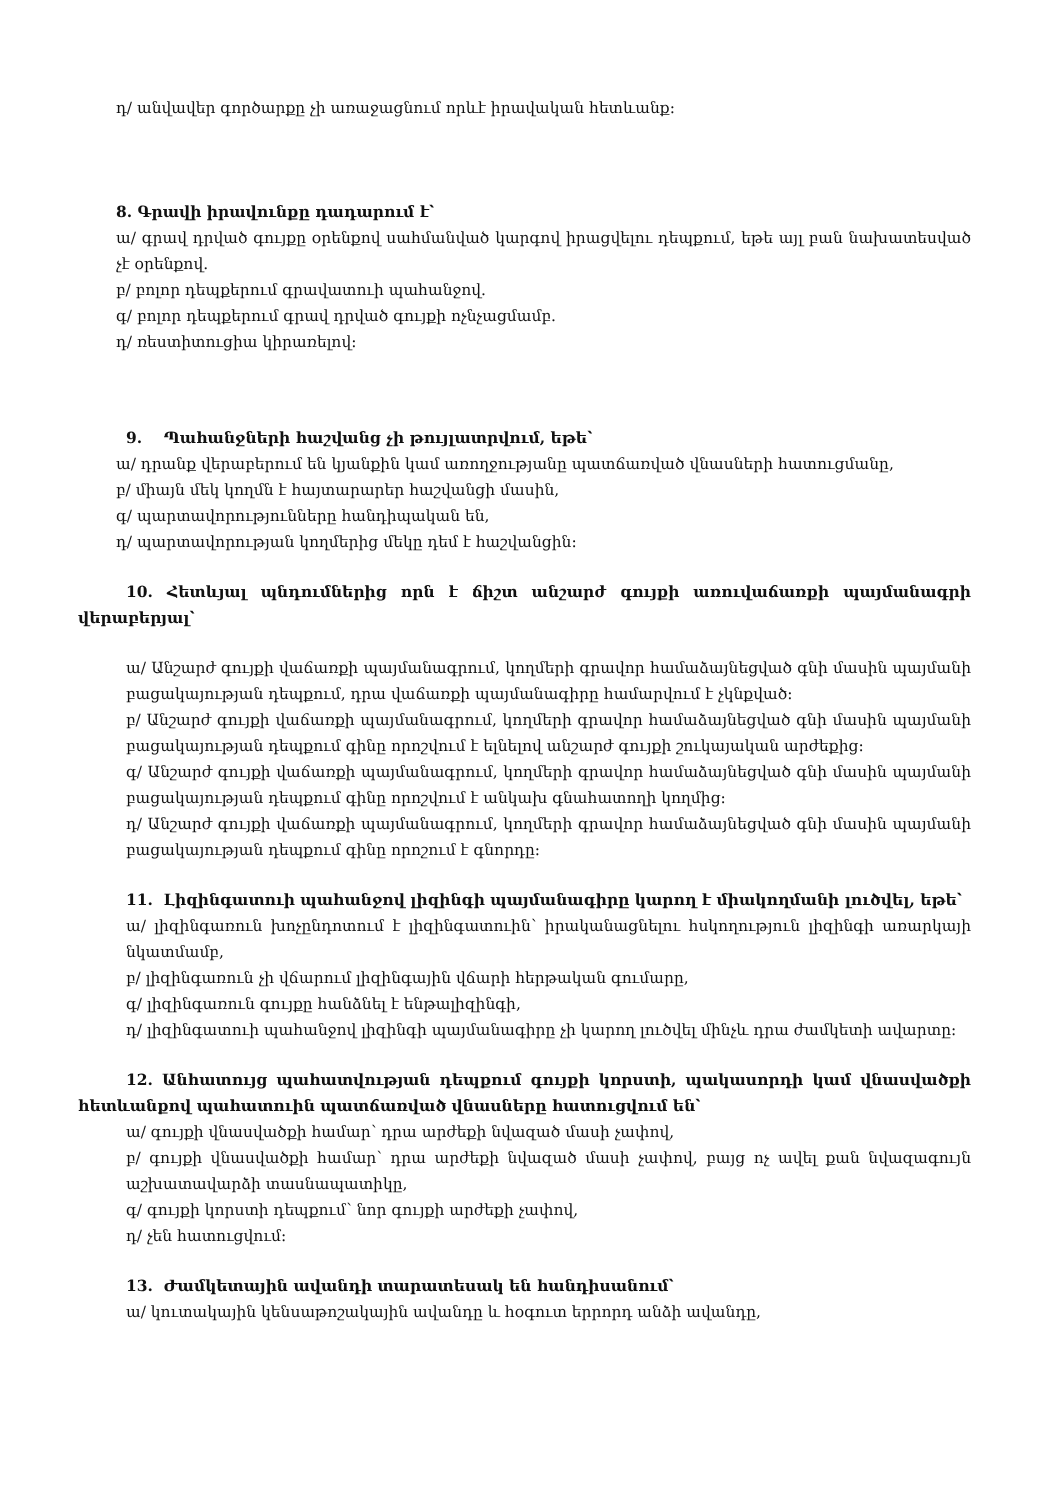դ/ անվավեր գործարքը չի առաջացնում որևէ իրավական հետևանք։
8. Գրավի իրավունքը դադարում է՝
ա/ գրավ դրված գույքը օրենքով սահմանված կարգով իրացվելու դեպքում, եթե այլ բան նախատեսված չէ օրենքով.
բ/ բոլոր դեպքերում գրավատուի պահանջով.
գ/ բոլոր դեպքերում գրավ դրված գույքի ոչնչացմամբ.
դ/ ռեստիտուցիա կիրառելով։
9. Պահանջների հաշվանց չի թույլատրվում, եթե՝
ա/ դրանք վերաբերում են կյանքին կամ առողջությանը պատճառված վնասների հատուցմանը,
բ/ միայն մեկ կողմն է հայտարարեր հաշվանցի մասին,
գ/ պարտավորությունները հանդիպական են,
դ/ պարտավորության կողմերից մեկը դեմ է հաշվանցին։
10. Հետևյալ պնդումներից որն է ճիշտ անշարժ գույքի առուվաճառքի պայմանագրի վերաբերյալ՝
ա/ Անշարժ գույքի վաճառքի պայմանագրում, կողմերի գրավոր համաձայնեցված գնի մասին պայմանի բացակայության դեպքում, դրա վաճառքի պայմանագիրը համարվում է չկնքված։
բ/ Անշարժ գույքի վաճառքի պայմանագրում, կողմերի գրավոր համաձայնեցված գնի մասին պայմանի բացակայության դեպքում գինը որոշվում է ելնելով անշարժ գույքի շուկայական արժեքից։
գ/ Անշարժ գույքի վաճառքի պայմանագրում, կողմերի գրավոր համաձայնեցված գնի մասին պայմանի բացակայության դեպքում գինը որոշվում է անկախ գնահատողի կողմից։
դ/ Անշարժ գույքի վաճառքի պայմանագրում, կողմերի գրավոր համաձայնեցված գնի մասին պայմանի բացակայության դեպքում գինը որոշում է գնորդը։
11. Լիզինգատուի պահանջով լիզինգի պայմանագիրը կարող է միակողմանի լուծվել, եթե՝
ա/ լիզինգառուն խոչընդոտում է լիզինգատուին՝ իրականացնելու հսկողություն լիզինգի առարկայի նկատմամբ,
բ/ լիզինգառուն չի վճարում լիզինգային վճարի հերթական գումարը,
գ/ լիզինգառուն գույքը հանձնել է ենթալիզինգի,
դ/ լիզինգատուի պահանջով լիզինգի պայմանագիրը չի կարող լուծվել մինչև դրա ժամկետի ավարտը։
12. Անհատույց պահատվության դեպքում գույքի կորստի, պակասորդի կամ վնասվածքի հետևանքով պահատուին պատճառված վնասները հատուցվում են՝
ա/ գույքի վնասվածքի համար՝ դրա արժեքի նվազած մասի չափով,
բ/ գույքի վնասվածքի համար՝ դրա արժեքի նվազած մասի չափով, բայց ոչ ավել քան նվազագույն աշխատավարձի տասնապատիկը,
գ/ գույքի կորստի դեպքում՝ նոր գույքի արժեքի չափով,
դ/ չեն հատուցվում։
13. Ժամկետային ավանդի տարատեսակ են հանդիսանում՝
ա/ կուտակային կենսաթոշակային ավանդը և հօգուտ երրորդ անձի ավանդը,